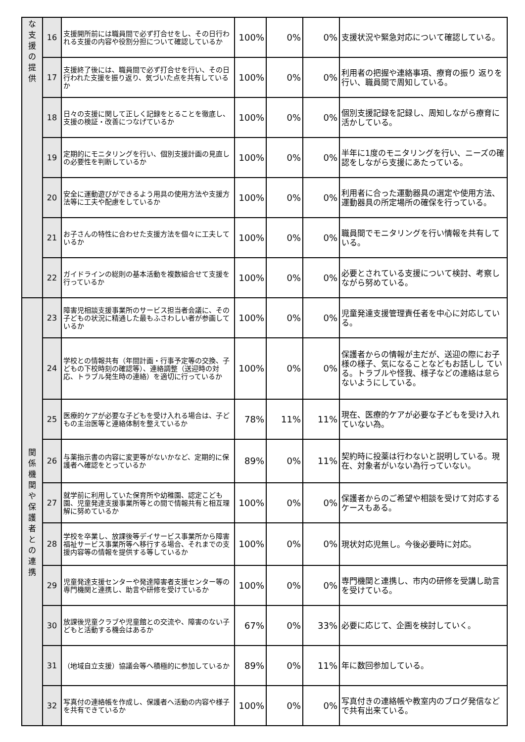| な 支 援 の 提 供 | 16 | 支援開所前には職員間で必ず打合せをし、その日行われる支援の内容や役割分担について確認しているか | 100% | 0% | 0% | 支援状況や緊急対応について確認している。 |
| | 17 | 支援終了後には、職員間で必ず打合せを行い、その日行われた支援を振り返り、気づいた点を共有しているか | 100% | 0% | 0% | 利用者の把握や連絡事項、療育の振り 返りを行い、職員間で周知している。 |
| | 18 | 日々の支援に関して正しく記録をとることを徹底し、支援の検証・改善につなげているか | 100% | 0% | 0% | 個別支援記録を記録し、周知しながら療育に活かしている。 |
| | 19 | 定期的にモニタリングを行い、個別支援計画の見直しの必要性を判断しているか | 100% | 0% | 0% | 半年に1度のモニタリングを行い、ニーズの確認をしながら支援にあたっている。 |
| | 20 | 安全に運動遊びができるよう用具の使用方法や支援方法等に工夫や配慮をしているか | 100% | 0% | 0% | 利用者に合った運動器具の選定や使用方法、運動器具の所定場所の確保を行っている。 |
| | 21 | お子さんの特性に合わせた支援方法を個々に工夫しているか | 100% | 0% | 0% | 職員間でモニタリングを行い情報を共有している。 |
| | 22 | ガイドラインの総則の基本活動を複数組合せて支援を行っているか | 100% | 0% | 0% | 必要とされている支援について検討、考察しながら努めている。 |
| 関 係 機 関 や 保 護 者 と の 連 携 | 23 | 障害児相談支援事業所のサービス担当者会議に、その子どもの状況に精通した最もふさわしい者が参画しているか | 100% | 0% | 0% | 児童発達支援管理責任者を中心に対応している。 |
| | 24 | 学校との情報共有（年間計画・行事予定等の交換、子どもの下校時刻の確認等）、連絡調整（送迎時の対応、トラブル発生時の連絡）を適切に行っているか | 100% | 0% | 0% | 保護者からの情報が主だが、送迎の際にお子様の様子、気になることなどもお話しし ている。トラブルや怪我、様子などの連絡は怠らないようにしている。 |
| | 25 | 医療的ケアが必要な子どもを受け入れる場合は、子どもの主治医等と連絡体制を整えているか | 78% | 11% | 11% | 現在、医療的ケアが必要な子どもを受け入れていない為。 |
| | 26 | 与薬指示書の内容に変更等がないかなど、定期的に保護者へ確認をとっているか | 89% | 0% | 11% | 契約時に投薬は行わないと説明している。現在、対象者がいない為行っていない。 |
| | 27 | 就学前に利用していた保育所や幼稚園、認定こども園、児童発達支援事業所等との間で情報共有と相互理解に努めているか | 100% | 0% | 0% | 保護者からのご希望や相談を受けて対応するケースもある。 |
| | 28 | 学校を卒業し、放課後等デイサービス事業所から障害福祉サービス事業所等へ移行する場合、それまでの支援内容等の情報を提供する等しているか | 100% | 0% | 0% | 現状対応児無し。今後必要時に対応。 |
| | 29 | 児童発達支援センターや発達障害者支援センター等の専門機関と連携し、助言や研修を受けているか | 100% | 0% | 0% | 専門機関と連携し、市内の研修を受講し助言を受けている。 |
| | 30 | 放課後児童クラブや児童館との交流や、障害のない子どもと活動する機会はあるか | 67% | 0% | 33% | 必要に応じて、企画を検討していく。 |
| | 31 | （地域自立支援）協議会等へ積極的に参加しているか | 89% | 0% | 11% | 年に数回参加している。 |
| | 32 | 写真付の連絡帳を作成し、保護者へ活動の内容や様子を共有できているか | 100% | 0% | 0% | 写真付きの連絡帳や教室内のブログ発信などで共有出来ている。 |